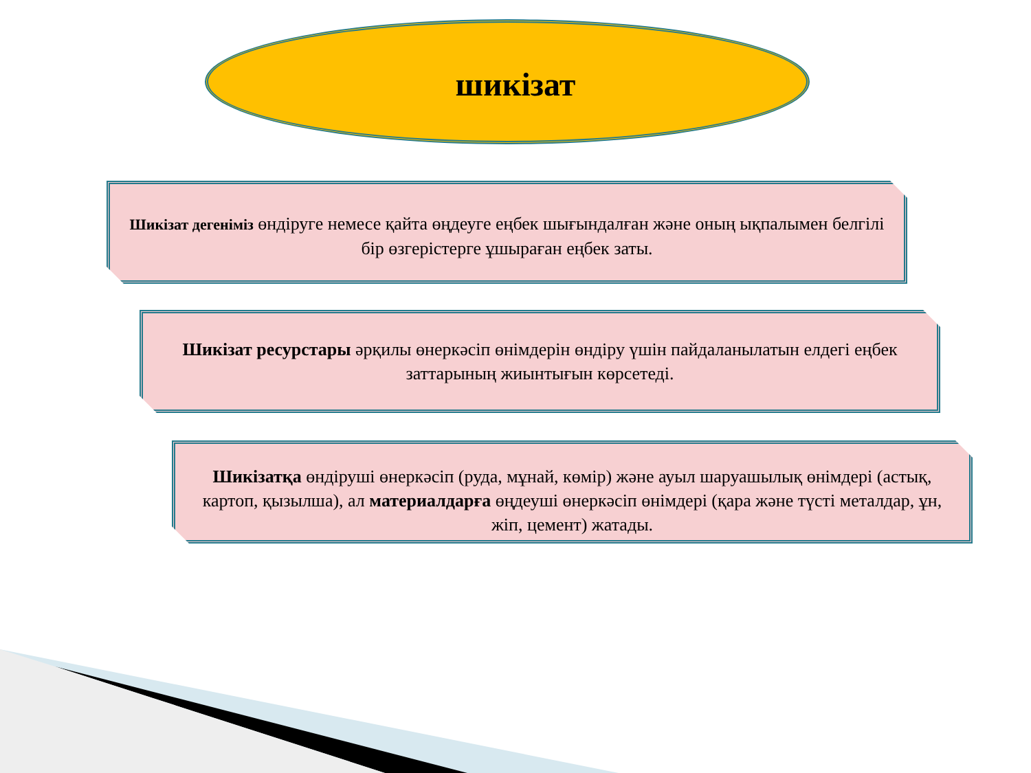шикізат
Шикізат дегеніміз өндіруге немесе қайта өңдеуге еңбек шығындалған және оның ықпалымен белгілі бір өзгерістерге ұшыраған еңбек заты.
Шикізат ресурстары әрқилы өнеркәсіп өнімдерін өндіру үшін пайдаланылатын елдегі еңбек заттарының жиынтығын көрсетеді.
Шикізатқа өндіруші өнеркәсіп (руда, мұнай, көмір) және ауыл шаруашылық өнімдері (астық, картоп, қызылша), ал материалдарға өңдеуші өнеркәсіп өнімдері (қара және түсті металдар, ұн, жіп, цемент) жатады.